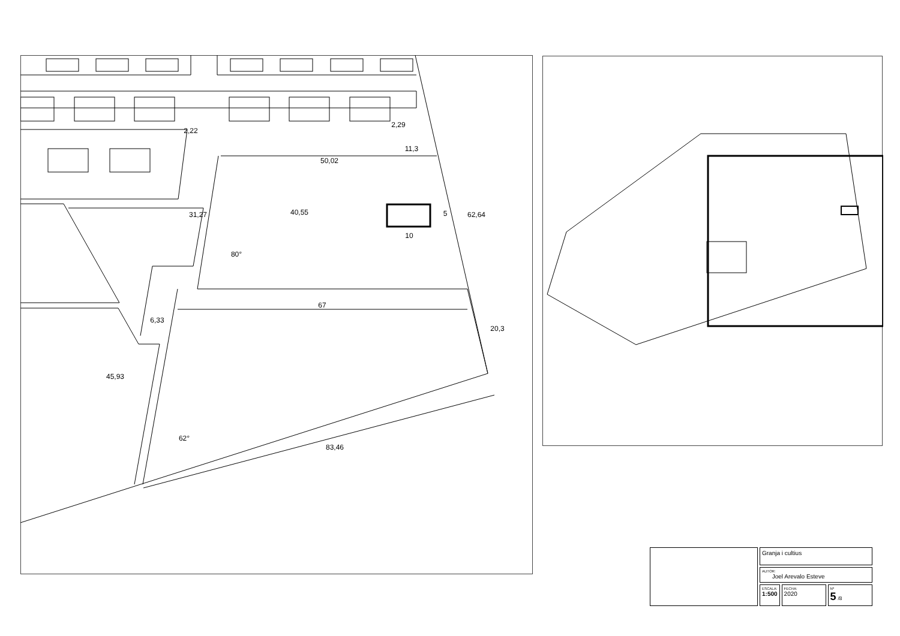50,02
40,55
10
67
83,46
2,22
6,33
80°
62°
31,27
11,3
5
45,93
62,64
20,3
2,29
| | Granja i cultius | | |
| | AUTOR: Joel Arevalo Esteve | | |
| | ESCALA: 1:500 | FECHA: 2020 | Nº 5 /8 |